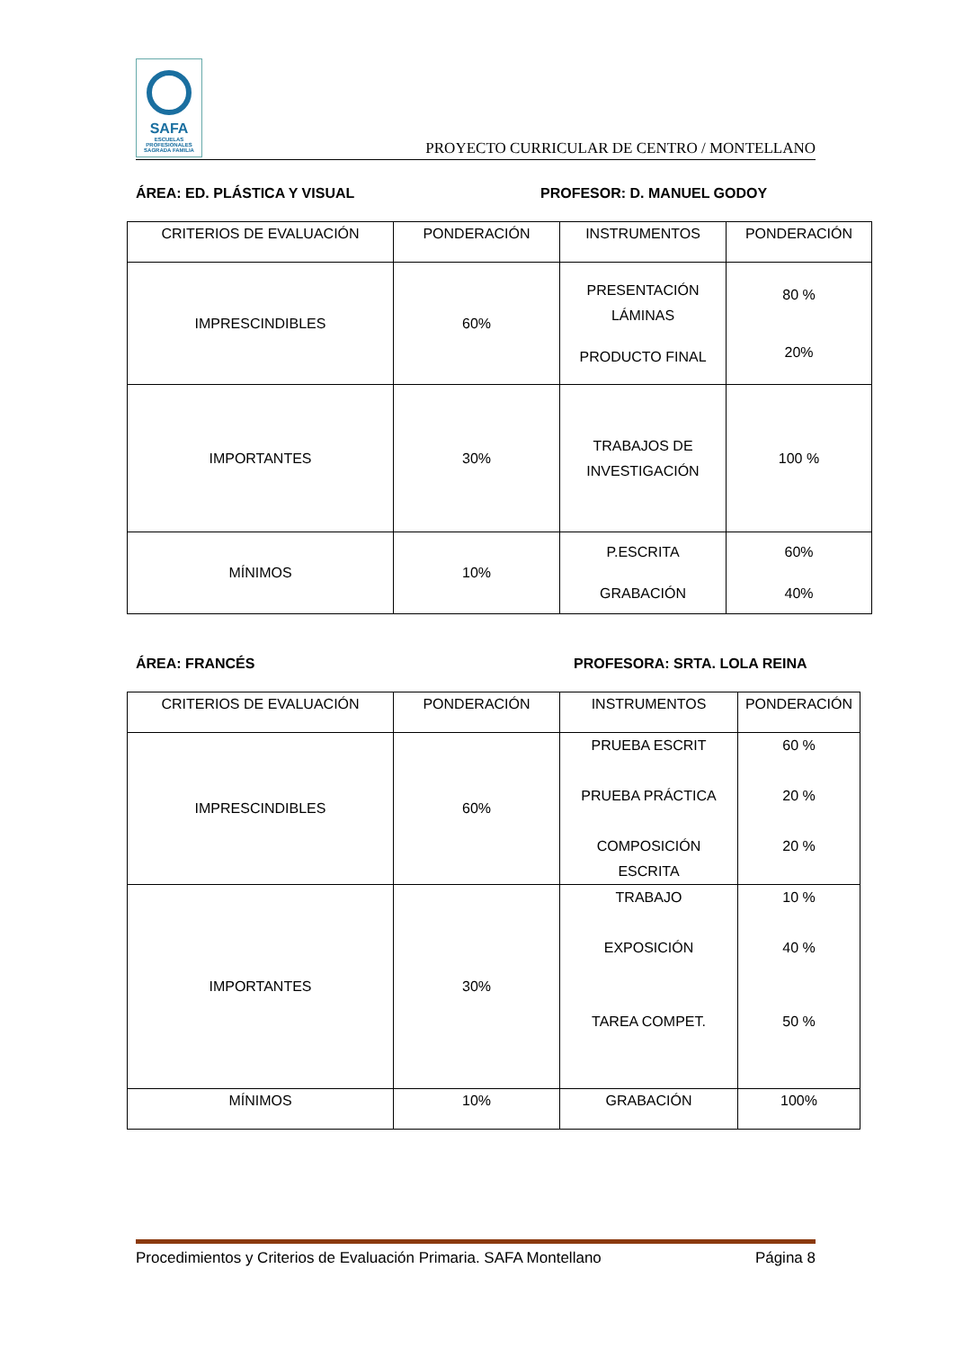SAFA
ESCUELAS PROFESIONALES
SAGRADA FAMILIA
PROYECTO CURRICULAR DE CENTRO / MONTELLANO
ÁREA: ED. PLÁSTICA Y VISUAL PROFESOR: D. MANUEL GODOY
| CRITERIOS DE EVALUACIÓN | PONDERACIÓN | INSTRUMENTOS | PONDERACIÓN |
| IMPRESCINDIBLES | 60% | PRESENTACIÓN LÁMINAS PRODUCTO FINAL | 80 % 20% |
| IMPORTANTES | 30% | TRABAJOS DE INVESTIGACIÓN | 100 % |
| MÍNIMOS | 10% | P.ESCRITA GRABACIÓN | 60% 40% |
ÁREA: FRANCÉS PROFESORA: SRTA. LOLA REINA
| CRITERIOS DE EVALUACIÓN | PONDERACIÓN | INSTRUMENTOS | PONDERACIÓN |
| IMPRESCINDIBLES | 60% | PRUEBA ESCRIT PRUEBA PRÁCTICA COMPOSICIÓN ESCRITA | 60 % 20 % 20 % |
| IMPORTANTES | 30% | TRABAJO EXPOSICIÓN TAREA COMPET. | 10 % 40 % 50 % |
| MÍNIMOS | 10% | GRABACIÓN | 100% |
Procedimientos y Criterios de Evaluación Primaria. SAFA Montellano Página 8